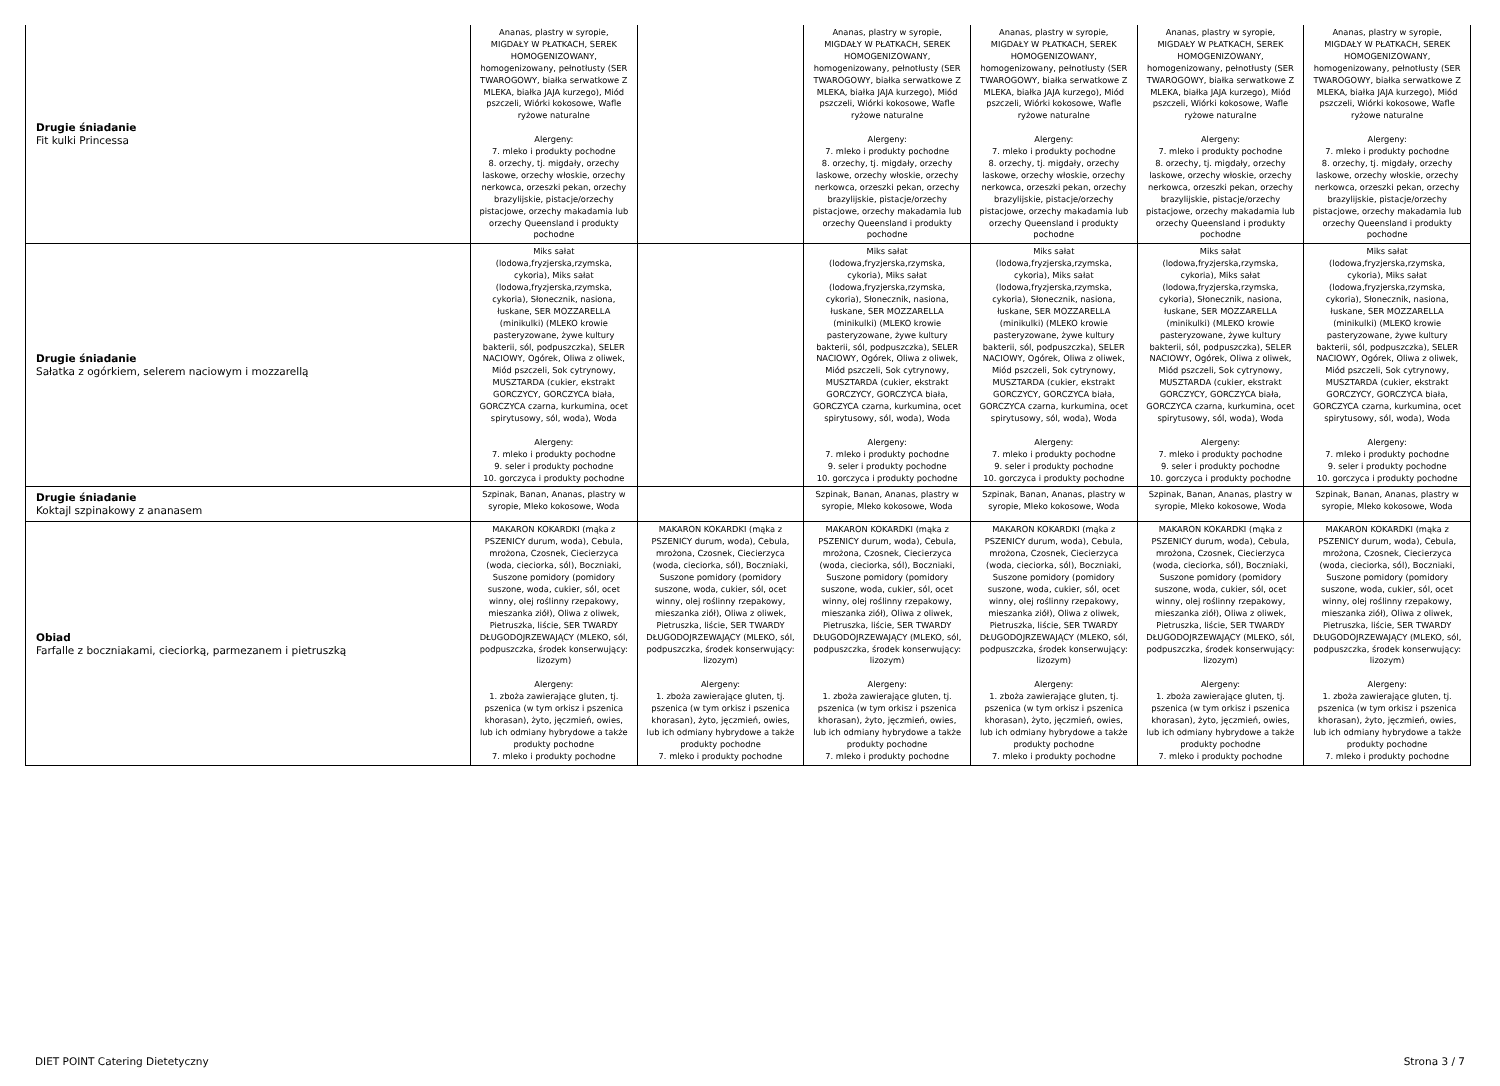| Drugie śniadanie Fit kulki Princessa | Ananas, plastry w syropie, MIGDAŁY W PŁATKACH, SEREK HOMOGENIZOWANY, homogenizowany, pełnotłusty (SER TWAROGOWY, białka serwatkowe Z MLEKA, białka JAJA kurzego), Miód pszczeli, Wiórki kokosowe, Wafle ryżowe naturalne Alergeny: 7. mleko i produkty pochodne 8. orzechy, tj. migdały, orzechy laskowe, orzechy włoskie, orzechy nerkowca, orzeszki pekan, orzechy brazylijskie, pistacje/orzechy pistacjowe, orzechy makadamia lub orzechy Queensland i produkty pochodne | | Ananas, plastry w syropie, MIGDAŁY W PŁATKACH, SEREK HOMOGENIZOWANY, homogenizowany, pełnotłusty (SER TWAROGOWY, białka serwatkowe Z MLEKA, białka JAJA kurzego), Miód pszczeli, Wiórki kokosowe, Wafle ryżowe naturalne Alergeny: 7. mleko i produkty pochodne 8. orzechy, tj. migdały, orzechy laskowe, orzechy włoskie, orzechy nerkowca, orzeszki pekan, orzechy brazylijskie, pistacje/orzechy pistacjowe, orzechy makadamia lub orzechy Queensland i produkty pochodne | Ananas, plastry w syropie, MIGDAŁY W PŁATKACH, SEREK HOMOGENIZOWANY, homogenizowany, pełnotłusty (SER TWAROGOWY, białka serwatkowe Z MLEKA, białka JAJA kurzego), Miód pszczeli, Wiórki kokosowe, Wafle ryżowe naturalne Alergeny: 7. mleko i produkty pochodne 8. orzechy, tj. migdały, orzechy laskowe, orzechy włoskie, orzechy nerkowca, orzeszki pekan, orzechy brazylijskie, pistacje/orzechy pistacjowe, orzechy makadamia lub orzechy Queensland i produkty pochodne | Ananas, plastry w syropie, MIGDAŁY W PŁATKACH, SEREK HOMOGENIZOWANY, homogenizowany, pełnotłusty (SER TWAROGOWY, białka serwatkowe Z MLEKA, białka JAJA kurzego), Miód pszczeli, Wiórki kokosowe, Wafle ryżowe naturalne Alergeny: 7. mleko i produkty pochodne 8. orzechy, tj. migdały, orzechy laskowe, orzechy włoskie, orzechy nerkowca, orzeszki pekan, orzechy brazylijskie, pistacje/orzechy pistacjowe, orzechy makadamia lub orzechy Queensland i produkty pochodne | Ananas, plastry w syropie, MIGDAŁY W PŁATKACH, SEREK HOMOGENIZOWANY, homogenizowany, pełnotłusty (SER TWAROGOWY, białka serwatkowe Z MLEKA, białka JAJA kurzego), Miód pszczeli, Wiórki kokosowe, Wafle ryżowe naturalne Alergeny: 7. mleko i produkty pochodne 8. orzechy, tj. migdały, orzechy laskowe, orzechy włoskie, orzechy nerkowca, orzeszki pekan, orzechy brazylijskie, pistacje/orzechy pistacjowe, orzechy makadamia lub orzechy Queensland i produkty pochodne |
| Drugie śniadanie Sałatka z ogórkiem, selerem naciowym i mozzarellą | Miks sałat (lodowa,fryzjerska,rzymska, cykoria), Miks sałat (lodowa,fryzjerska,rzymska, cykoria), Słonecznik, nasiona, łuskane, SER MOZZARELLA (minikulki) (MLEKO krowie pasteryzowane, żywe kultury bakterii, sól, podpuszczka), SELER NACIOWY, Ogórek, Oliwa z oliwek, Miód pszczeli, Sok cytrynowy, MUSZTARDA (cukier, ekstrakt GORCZYCY, GORCZYCA biała, GORCZYCA czarna, kurkumina, ocet spirytusowy, sól, woda), Woda Alergeny: 7. mleko i produkty pochodne 9. seler i produkty pochodne 10. gorczyca i produkty pochodne | | Miks sałat (lodowa,fryzjerska,rzymska, cykoria), Miks sałat (lodowa,fryzjerska,rzymska, cykoria), Słonecznik, nasiona, łuskane, SER MOZZARELLA (minikulki) (MLEKO krowie pasteryzowane, żywe kultury bakterii, sól, podpuszczka), SELER NACIOWY, Ogórek, Oliwa z oliwek, Miód pszczeli, Sok cytrynowy, MUSZTARDA (cukier, ekstrakt GORCZYCY, GORCZYCA biała, GORCZYCA czarna, kurkumina, ocet spirytusowy, sól, woda), Woda Alergeny: 7. mleko i produkty pochodne 9. seler i produkty pochodne 10. gorczyca i produkty pochodne | Miks sałat (lodowa,fryzjerska,rzymska, cykoria), Miks sałat (lodowa,fryzjerska,rzymska, cykoria), Słonecznik, nasiona, łuskane, SER MOZZARELLA (minikulki) (MLEKO krowie pasteryzowane, żywe kultury bakterii, sól, podpuszczka), SELER NACIOWY, Ogórek, Oliwa z oliwek, Miód pszczeli, Sok cytrynowy, MUSZTARDA (cukier, ekstrakt GORCZYCY, GORCZYCA biała, GORCZYCA czarna, kurkumina, ocet spirytusowy, sól, woda), Woda Alergeny: 7. mleko i produkty pochodne 9. seler i produkty pochodne 10. gorczyca i produkty pochodne | Miks sałat (lodowa,fryzjerska,rzymska, cykoria), Miks sałat (lodowa,fryzjerska,rzymska, cykoria), Słonecznik, nasiona, łuskane, SER MOZZARELLA (minikulki) (MLEKO krowie pasteryzowane, żywe kultury bakterii, sól, podpuszczka), SELER NACIOWY, Ogórek, Oliwa z oliwek, Miód pszczeli, Sok cytrynowy, MUSZTARDA (cukier, ekstrakt GORCZYCY, GORCZYCA biała, GORCZYCA czarna, kurkumina, ocet spirytusowy, sól, woda), Woda Alergeny: 7. mleko i produkty pochodne 9. seler i produkty pochodne 10. gorczyca i produkty pochodne | Miks sałat (lodowa,fryzjerska,rzymska, cykoria), Miks sałat (lodowa,fryzjerska,rzymska, cykoria), Słonecznik, nasiona, łuskane, SER MOZZARELLA (minikulki) (MLEKO krowie pasteryzowane, żywe kultury bakterii, sól, podpuszczka), SELER NACIOWY, Ogórek, Oliwa z oliwek, Miód pszczeli, Sok cytrynowy, MUSZTARDA (cukier, ekstrakt GORCZYCY, GORCZYCA biała, GORCZYCA czarna, kurkumina, ocet spirytusowy, sól, woda), Woda Alergeny: 7. mleko i produkty pochodne 9. seler i produkty pochodne 10. gorczyca i produkty pochodne |
| Drugie śniadanie Koktajl szpinakowy z ananasem | Szpinak, Banan, Ananas, plastry w syropie, Mleko kokosowe, Woda | | Szpinak, Banan, Ananas, plastry w syropie, Mleko kokosowe, Woda | Szpinak, Banan, Ananas, plastry w syropie, Mleko kokosowe, Woda | Szpinak, Banan, Ananas, plastry w syropie, Mleko kokosowe, Woda | Szpinak, Banan, Ananas, plastry w syropie, Mleko kokosowe, Woda |
| Obiad Farfalle z boczniakami, cieciorką, parmezanem i pietruszką | MAKARON KOKARDKI (mąka z PSZENICY durum, woda), Cebula, mrożona, Czosnek, Ciecierzyca (woda, cieciorka, sól), Boczniaki, Suszone pomidory (pomidory suszone, woda, cukier, sól, ocet winny, olej roślinny rzepakowy, mieszanka ziół), Oliwa z oliwek, Pietruszka, liście, SER TWARDY DŁUGODOJRZEWAJĄCY (MLEKO, sól, podpuszczka, środek konserwujący: lizozym) Alergeny: 1. zboża zawierające gluten, tj. pszenica (w tym orkisz i pszenica khorasan), żyto, jęczmień, owies, lub ich odmiany hybrydowe a także produkty pochodne 7. mleko i produkty pochodne | MAKARON KOKARDKI (mąka z PSZENICY durum, woda), Cebula, mrożona, Czosnek, Ciecierzyca (woda, cieciorka, sól), Boczniaki, Suszone pomidory (pomidory suszone, woda, cukier, sól, ocet winny, olej roślinny rzepakowy, mieszanka ziół), Oliwa z oliwek, Pietruszka, liście, SER TWARDY DŁUGODOJRZEWAJĄCY (MLEKO, sól, podpuszczka, środek konserwujący: lizozym) Alergeny: 1. zboża zawierające gluten, tj. pszenica (w tym orkisz i pszenica khorasan), żyto, jęczmień, owies, lub ich odmiany hybrydowe a także produkty pochodne 7. mleko i produkty pochodne | MAKARON KOKARDKI (mąka z PSZENICY durum, woda), Cebula, mrożona, Czosnek, Ciecierzyca (woda, cieciorka, sól), Boczniaki, Suszone pomidory (pomidory suszone, woda, cukier, sól, ocet winny, olej roślinny rzepakowy, mieszanka ziół), Oliwa z oliwek, Pietruszka, liście, SER TWARDY DŁUGODOJRZEWAJĄCY (MLEKO, sól, podpuszczka, środek konserwujący: lizozym) Alergeny: 1. zboża zawierające gluten, tj. pszenica (w tym orkisz i pszenica khorasan), żyto, jęczmień, owies, lub ich odmiany hybrydowe a także produkty pochodne 7. mleko i produkty pochodne | MAKARON KOKARDKI (mąka z PSZENICY durum, woda), Cebula, mrożona, Czosnek, Ciecierzyca (woda, cieciorka, sól), Boczniaki, Suszone pomidory (pomidory suszone, woda, cukier, sól, ocet winny, olej roślinny rzepakowy, mieszanka ziół), Oliwa z oliwek, Pietruszka, liście, SER TWARDY DŁUGODOJRZEWAJĄCY (MLEKO, sól, podpuszczka, środek konserwujący: lizozym) Alergeny: 1. zboża zawierające gluten, tj. pszenica (w tym orkisz i pszenica khorasan), żyto, jęczmień, owies, lub ich odmiany hybrydowe a także produkty pochodne 7. mleko i produkty pochodne | MAKARON KOKARDKI (mąka z PSZENICY durum, woda), Cebula, mrożona, Czosnek, Ciecierzyca (woda, cieciorka, sól), Boczniaki, Suszone pomidory (pomidory suszone, woda, cukier, sól, ocet winny, olej roślinny rzepakowy, mieszanka ziół), Oliwa z oliwek, Pietruszka, liście, SER TWARDY DŁUGODOJRZEWAJĄCY (MLEKO, sól, podpuszczka, środek konserwujący: lizozym) Alergeny: 1. zboża zawierające gluten, tj. pszenica (w tym orkisz i pszenica khorasan), żyto, jęczmień, owies, lub ich odmiany hybrydowe a także produkty pochodne 7. mleko i produkty pochodne | MAKARON KOKARDKI (mąka z PSZENICY durum, woda), Cebula, mrożona, Czosnek, Ciecierzyca (woda, cieciorka, sól), Boczniaki, Suszone pomidory (pomidory suszone, woda, cukier, sól, ocet winny, olej roślinny rzepakowy, mieszanka ziół), Oliwa z oliwek, Pietruszka, liście, SER TWARDY DŁUGODOJRZEWAJĄCY (MLEKO, sól, podpuszczka, środek konserwujący: lizozym) Alergeny: 1. zboża zawierające gluten, tj. pszenica (w tym orkisz i pszenica khorasan), żyto, jęczmień, owies, lub ich odmiany hybrydowe a także produkty pochodne 7. mleko i produkty pochodne |
DIET POINT Catering Dietetyczny Strona 3 / 7